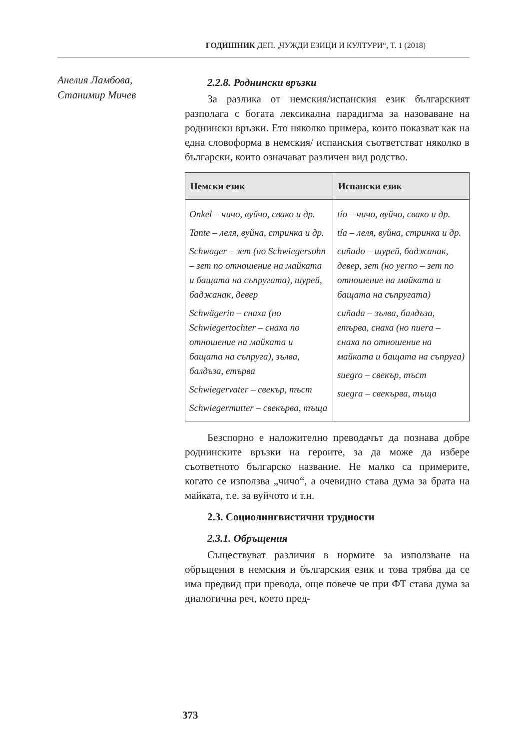ГОДИШНИК ДЕП. „ЧУЖДИ ЕЗИЦИ И КУЛТУРИ“, Т. 1 (2018)
Анелия Ламбова,
Станимир Мичев
2.2.8. Роднински връзки
За разлика от немския/испанския език българският разполага с богата лексикална парадигма за назоваване на роднински връзки. Ето няколко примера, които показват как на една словоформа в немския/ испанския съответстват няколко в български, които означават различен вид родство.
| Немски език | Испански език |
| --- | --- |
| Onkel – чичо, вуйчо, свако и др. Tante – леля, вуйна, стринка и др. Schwager – зет (но Schwiegersohn – зет по отношение на майката и бащата на съпругата), шурей, баджанак, девер Schwägerin – снаха (но Schwiegertochter – снаха по отношение на майката и бащата на съпруга), зълва, балдъза, етърва Schwiegervater – свекър, тъст Schwiegermutter – свекърва, тъща | tío – чичо, вуйчо, свако и др. tía – леля, вуйна, стринка и др. cuñado – шурей, баджанак, девер, зет (но yerno – зет по отношение на майката и бащата на съпругата) cuñada – зълва, балдъза, етърва, снаха (но nuera – снаха по отношение на майката и бащата на съпруга) suegro – свекър, тъст suegra – свекърва, тъща |
Безспорно е наложително преводачът да познава добре роднинските връзки на героите, за да може да избере съответното българско название. Не малко са примерите, когато се използва „чичо“, а очевидно става дума за брата на майката, т.е. за вуйчото и т.н.
2.3. Социолингвистични трудности
2.3.1. Обръщения
Съществуват различия в нормите за използване на обръщения в немския и българския език и това трябва да се има предвид при превода, още повече че при ФТ става дума за диалогична реч, което пред-
373